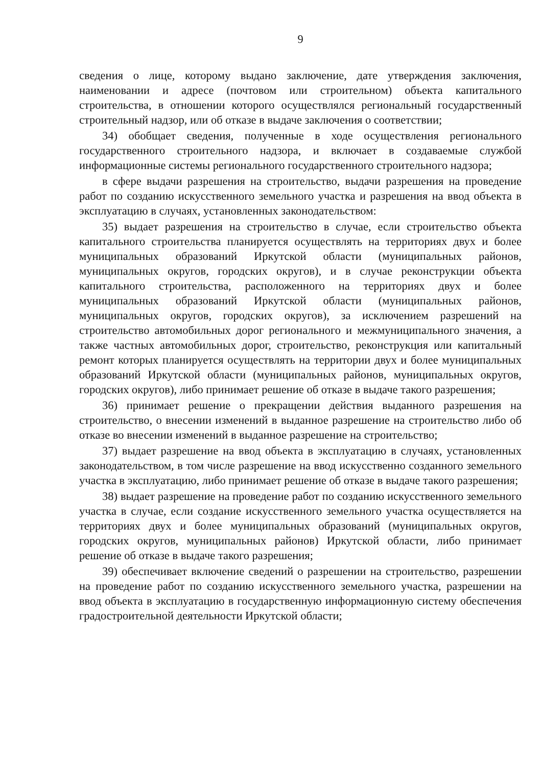9
сведения о лице, которому выдано заключение, дате утверждения заключения, наименовании и адресе (почтовом или строительном) объекта капитального строительства, в отношении которого осуществлялся региональный государственный строительный надзор, или об отказе в выдаче заключения о соответствии;
34) обобщает сведения, полученные в ходе осуществления регионального государственного строительного надзора, и включает в создаваемые службой информационные системы регионального государственного строительного надзора;
в сфере выдачи разрешения на строительство, выдачи разрешения на проведение работ по созданию искусственного земельного участка и разрешения на ввод объекта в эксплуатацию в случаях, установленных законодательством:
35) выдает разрешения на строительство в случае, если строительство объекта капитального строительства планируется осуществлять на территориях двух и более муниципальных образований Иркутской области (муниципальных районов, муниципальных округов, городских округов), и в случае реконструкции объекта капитального строительства, расположенного на территориях двух и более муниципальных образований Иркутской области (муниципальных районов, муниципальных округов, городских округов), за исключением разрешений на строительство автомобильных дорог регионального и межмуниципального значения, а также частных автомобильных дорог, строительство, реконструкция или капитальный ремонт которых планируется осуществлять на территории двух и более муниципальных образований Иркутской области (муниципальных районов, муниципальных округов, городских округов), либо принимает решение об отказе в выдаче такого разрешения;
36) принимает решение о прекращении действия выданного разрешения на строительство, о внесении изменений в выданное разрешение на строительство либо об отказе во внесении изменений в выданное разрешение на строительство;
37) выдает разрешение на ввод объекта в эксплуатацию в случаях, установленных законодательством, в том числе разрешение на ввод искусственно созданного земельного участка в эксплуатацию, либо принимает решение об отказе в выдаче такого разрешения;
38) выдает разрешение на проведение работ по созданию искусственного земельного участка в случае, если создание искусственного земельного участка осуществляется на территориях двух и более муниципальных образований (муниципальных округов, городских округов, муниципальных районов) Иркутской области, либо принимает решение об отказе в выдаче такого разрешения;
39) обеспечивает включение сведений о разрешении на строительство, разрешении на проведение работ по созданию искусственного земельного участка, разрешении на ввод объекта в эксплуатацию в государственную информационную систему обеспечения градостроительной деятельности Иркутской области;